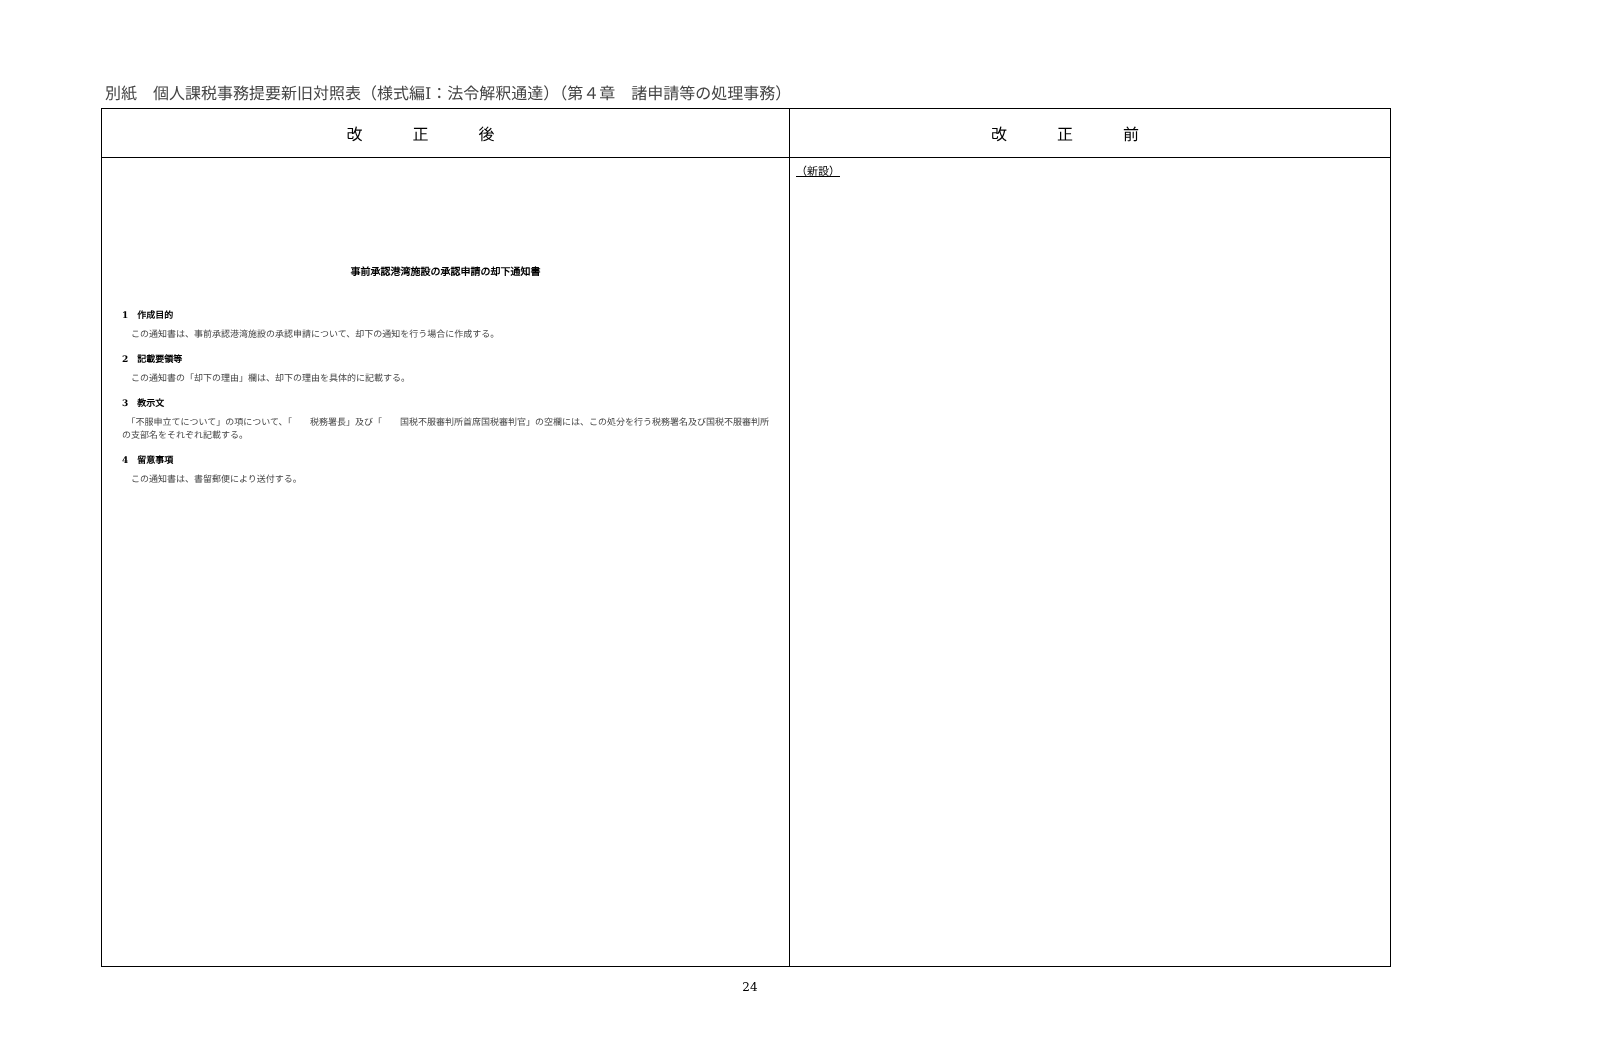別紙　個人課税事務提要新旧対照表（様式編Ⅰ：法令解釈通達）（第４章　諸申請等の処理事務）
| 改正後 | 改正前 |
| --- | --- |
| 事前承認港湾施設の承認申請の却下通知書 1 作成目的 この通知書は、事前承認港湾施設の承認申請について、却下の通知を行う場合に作成する。 2 記載要領等 この通知書の「却下の理由」欄は、却下の理由を具体的に記載する。 3 教示文 「不服申立てについて」の項について、「 税務署長」及び「 国税不服審判所首席国税審判官」の空欄には、この処分を行う税務署名及び国税不服審判所の支部名をそれぞれ記載する。 4 留意事項 この通知書は、書留郵便により送付する。 | （新設） |
24